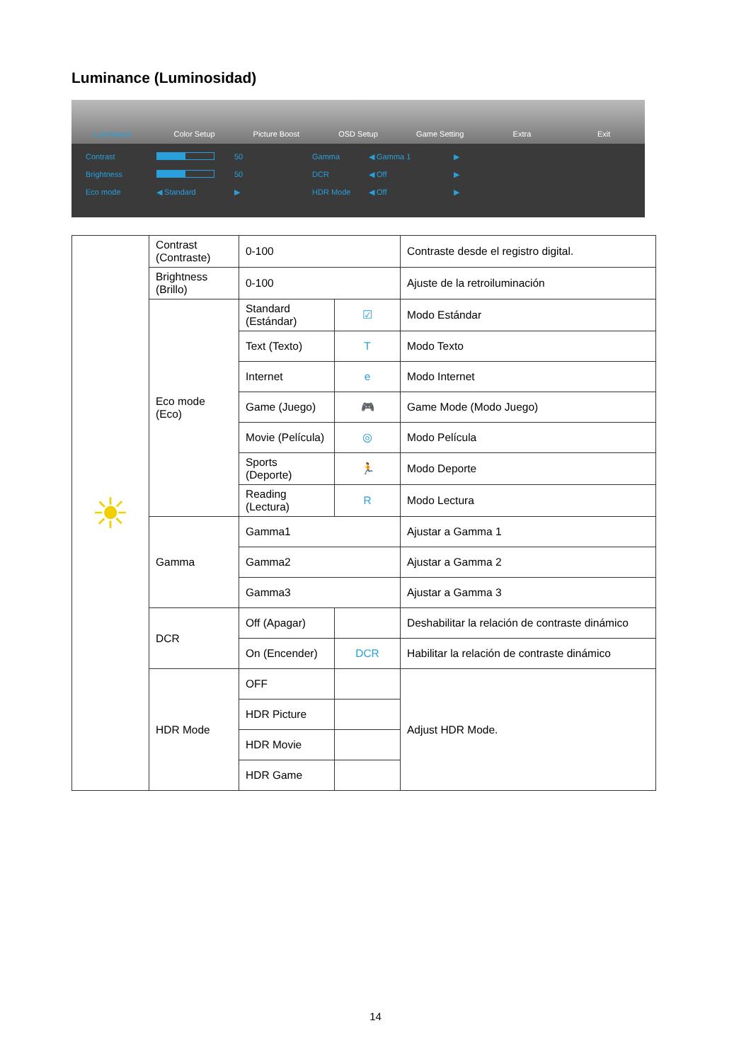Luminance (Luminosidad)
Luminance Color Setup Picture Boost OSD Setup Game Setting Extra Exit
Contrast 50 Gamma ◀ Gamma 1 ▶ Brightness 50 DCR ◀ Off ▶ Eco mode ◀ Standard ▶ HDR Mode ◀ Off ▶
| ☀ | Contrast (Contraste) | 0-100 | | Contraste desde el registro digital. |
| | Brightness (Brillo) | 0-100 | | Ajuste de la retroiluminación |
| | Eco mode (Eco) | Standard (Estándar) | ☑ | Modo Estándar |
| | | Text (Texto) | T | Modo Texto |
| | | Internet | e | Modo Internet |
| | | Game (Juego) | 🎮 | Game Mode (Modo Juego) |
| | | Movie (Película) | ◎ | Modo Película |
| | | Sports (Deporte) | 🏃 | Modo Deporte |
| | | Reading (Lectura) | R | Modo Lectura |
| | Gamma | Gamma1 | | Ajustar a Gamma 1 |
| | | Gamma2 | | Ajustar a Gamma 2 |
| | | Gamma3 | | Ajustar a Gamma 3 |
| | DCR | Off (Apagar) | | Deshabilitar la relación de contraste dinámico |
| | | On (Encender) | DCR | Habilitar la relación de contraste dinámico |
| | HDR Mode | OFF | | Adjust HDR Mode. |
| | | HDR Picture | | |
| | | HDR Movie | | |
| | | HDR Game | | |
14